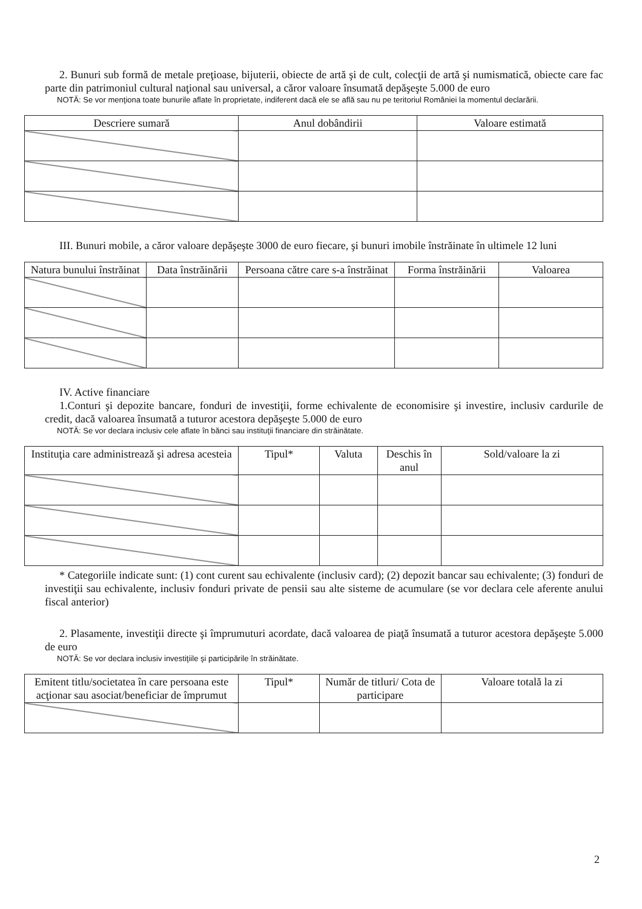2. Bunuri sub formă de metale preţioase, bijuterii, obiecte de artă şi de cult, colecţii de artă şi numismatică, obiecte care fac parte din patrimoniul cultural naţional sau universal, a căror valoare însumată depăşeşte 5.000 de euro
NOTĂ: Se vor menţiona toate bunurile aflate în proprietate, indiferent dacă ele se află sau nu pe teritoriul României la momentul declarării.
| Descriere sumară | Anul dobândirii | Valoare estimată |
| --- | --- | --- |
III. Bunuri mobile, a căror valoare depăşeşte 3000 de euro fiecare, şi bunuri imobile înstrăinate în ultimele 12 luni
| Natura bunului înstrăinat | Data înstrăinării | Persoana către care s-a înstrăinat | Forma înstrăinării | Valoarea |
| --- | --- | --- | --- | --- |
IV. Active financiare
1.Conturi şi depozite bancare, fonduri de investiţii, forme echivalente de economisire şi investire, inclusiv cardurile de credit, dacă valoarea însumată a tuturor acestora depăşeşte 5.000 de euro
NOTĂ: Se vor declara inclusiv cele aflate în bănci sau instituţii financiare din străinătate.
| Instituţia care administrează şi adresa acesteia | Tipul* | Valuta | Deschis în anul | Sold/valoare la zi |
| --- | --- | --- | --- | --- |
* Categoriile indicate sunt: (1) cont curent sau echivalente (inclusiv card); (2) depozit bancar sau echivalente; (3) fonduri de investiţii sau echivalente, inclusiv fonduri private de pensii sau alte sisteme de acumulare (se vor declara cele aferente anului fiscal anterior)
2. Plasamente, investiţii directe şi împrumuturi acordate, dacă valoarea de piaţă însumată a tuturor acestora depăşeşte 5.000 de euro
NOTĂ: Se vor declara inclusiv investiţiile şi participările în străinătate.
| Emitent titlu/societatea în care persoana este acţionar sau asociat/beneficiar de împrumut | Tipul* | Număr de titluri/ Cota de participare | Valoare totală la zi |
| --- | --- | --- | --- |
2